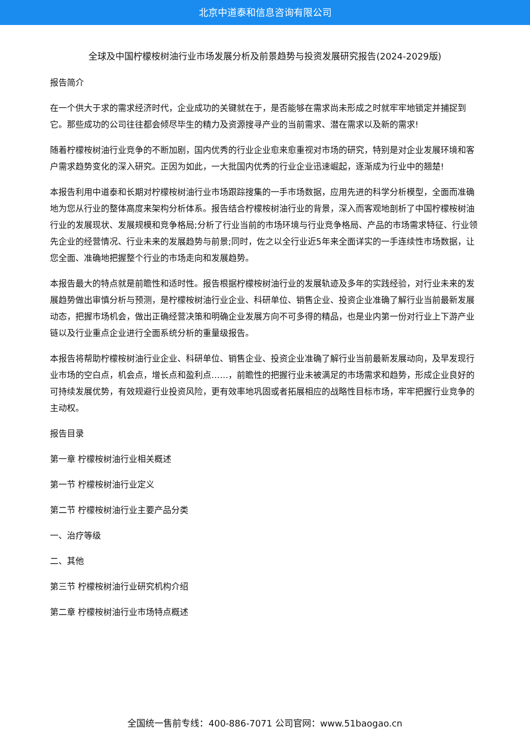北京中道泰和信息咨询有限公司
全球及中国柠檬桉树油行业市场发展分析及前景趋势与投资发展研究报告(2024-2029版)
报告简介
在一个供大于求的需求经济时代，企业成功的关键就在于，是否能够在需求尚未形成之时就牢牢地锁定并捕捉到它。那些成功的公司往往都会倾尽毕生的精力及资源搜寻产业的当前需求、潜在需求以及新的需求!
随着柠檬桉树油行业竞争的不断加剧，国内优秀的行业企业愈来愈重视对市场的研究，特别是对企业发展环境和客户需求趋势变化的深入研究。正因为如此，一大批国内优秀的行业企业迅速崛起，逐渐成为行业中的翘楚!
本报告利用中道泰和长期对柠檬桉树油行业市场跟踪搜集的一手市场数据，应用先进的科学分析模型，全面而准确地为您从行业的整体高度来架构分析体系。报告结合柠檬桉树油行业的背景，深入而客观地剖析了中国柠檬桉树油行业的发展现状、发展规模和竞争格局;分析了行业当前的市场环境与行业竞争格局、产品的市场需求特征、行业领先企业的经营情况、行业未来的发展趋势与前景;同时，佐之以全行业近5年来全面详实的一手连续性市场数据，让您全面、准确地把握整个行业的市场走向和发展趋势。
本报告最大的特点就是前瞻性和适时性。报告根据柠檬桉树油行业的发展轨迹及多年的实践经验，对行业未来的发展趋势做出审慎分析与预测，是柠檬桉树油行业企业、科研单位、销售企业、投资企业准确了解行业当前最新发展动态，把握市场机会，做出正确经营决策和明确企业发展方向不可多得的精品，也是业内第一份对行业上下游产业链以及行业重点企业进行全面系统分析的重量级报告。
本报告将帮助柠檬桉树油行业企业、科研单位、销售企业、投资企业准确了解行业当前最新发展动向，及早发现行业市场的空白点，机会点，增长点和盈利点……，前瞻性的把握行业未被满足的市场需求和趋势，形成企业良好的可持续发展优势，有效规避行业投资风险，更有效率地巩固或者拓展相应的战略性目标市场，牢牢把握行业竞争的主动权。
报告目录
第一章 柠檬桉树油行业相关概述
第一节 柠檬桉树油行业定义
第二节 柠檬桉树油行业主要产品分类
一、治疗等级
二、其他
第三节 柠檬桉树油行业研究机构介绍
第二章 柠檬桉树油行业市场特点概述
全国统一售前专线：400-886-7071 公司官网：www.51baogao.cn